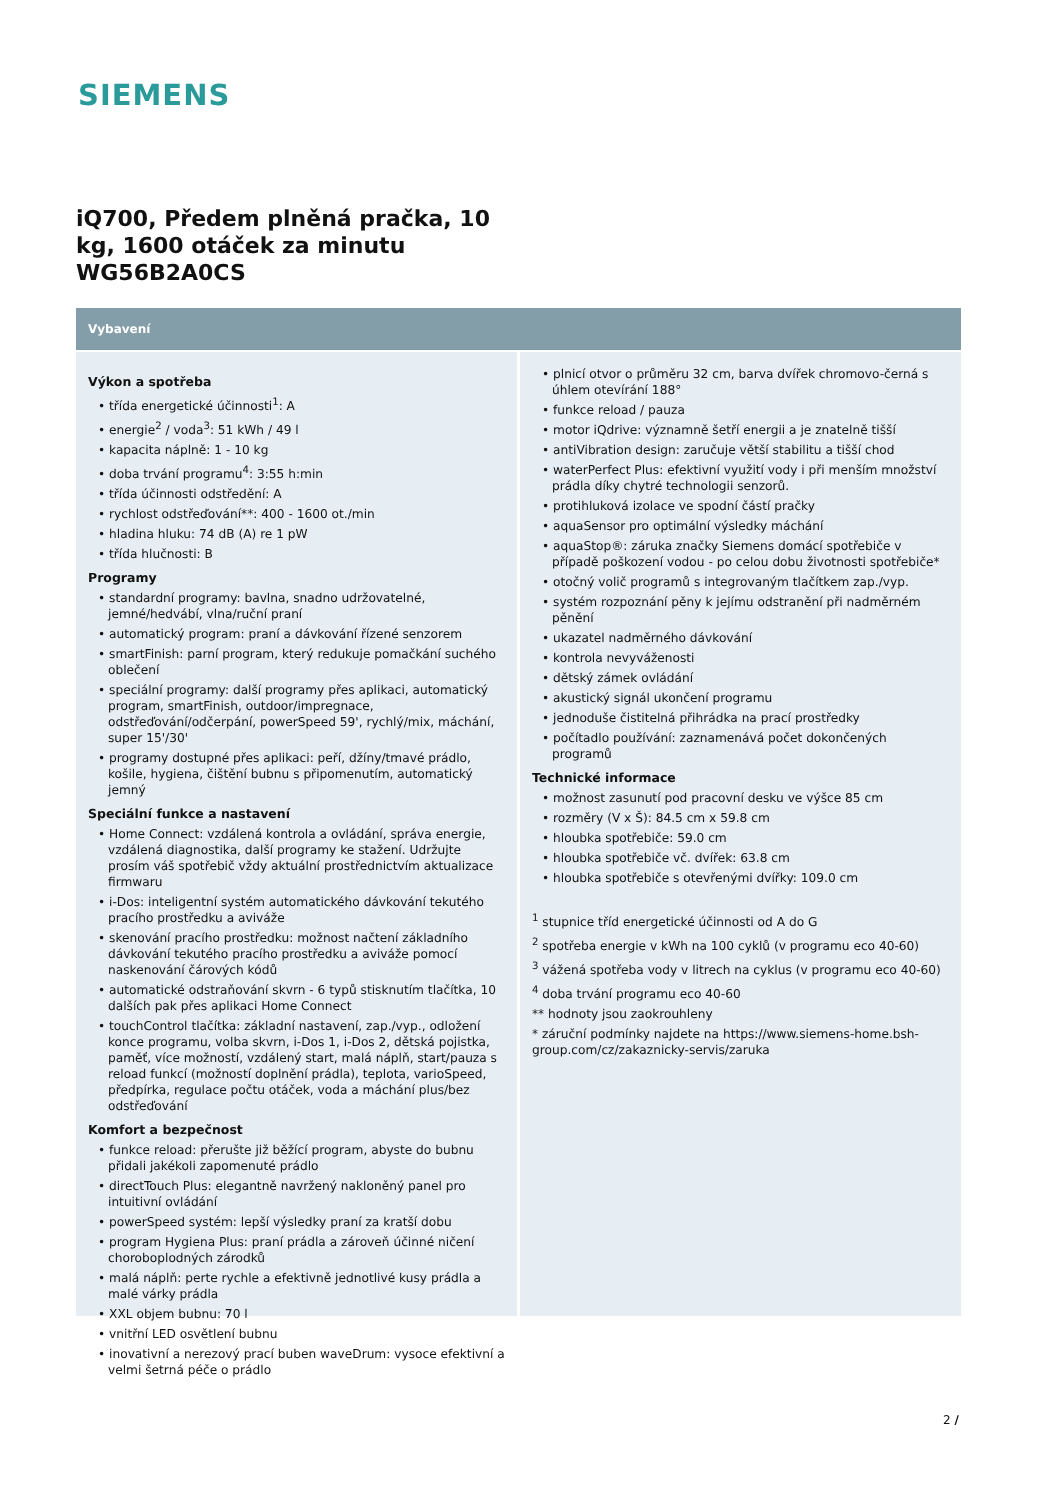SIEMENS
iQ700, Předem plněná pračka, 10 kg, 1600 otáček za minutu WG56B2A0CS
Vybavení
Výkon a spotřeba
• třída energetické účinnosti<sup>1</sup>: A
• energie<sup>2</sup> / voda<sup>3</sup>: 51 kWh / 49 l
• kapacita náplně: 1 - 10 kg
• doba trvání programu<sup>4</sup>: 3:55 h:min
• třída účinnosti odstředění: A
• rychlost odstřeďování**: 400 - 1600 ot./min
• hladina hluku: 74 dB (A) re 1 pW
• třída hlučnosti: B
Programy
• standardní programy: bavlna, snadno udržovatelné, jemné/hedvábí, vlna/ruční praní
• automatický program: praní a dávkování řízené senzorem
• smartFinish: parní program, který redukuje pomačkání suchého oblečení
• speciální programy: další programy přes aplikaci, automatický program, smartFinish, outdoor/impregnace, odstřeďování/odčerpání, powerSpeed 59', rychlý/mix, máchání, super 15'/30'
• programy dostupné přes aplikaci: peří, džíny/tmavé prádlo, košile, hygiena, čištění bubnu s připomenutím, automatický jemný
Speciální funkce a nastavení
• Home Connect: vzdálená kontrola a ovládání, správa energie, vzdálená diagnostika, další programy ke stažení. Udržujte prosím váš spotřebič vždy aktuální prostřednictvím aktualizace firmwaru
• i-Dos: inteligentní systém automatického dávkování tekutého pracího prostředku a aviváže
• skenování pracího prostředku: možnost načtení základního dávkování tekutého pracího prostředku a aviváže pomocí naskenování čárových kódů
• automatické odstraňování skvrn - 6 typů stisknutím tlačítka, 10 dalších pak přes aplikaci Home Connect
• touchControl tlačítka: základní nastavení, zap./vyp., odložení konce programu, volba skvrn, i-Dos 1, i-Dos 2, dětská pojistka, paměť, více možností, vzdálený start, malá náplň, start/pauza s reload funkcí (možností doplnění prádla), teplota, varioSpeed, předpírka, regulace počtu otáček, voda a máchání plus/bez odstřeďování
Komfort a bezpečnost
• funkce reload: přerušte již běžící program, abyste do bubnu přidali jakékoli zapomenuté prádlo
• directTouch Plus: elegantně navržený nakloněný panel pro intuitivní ovládání
• powerSpeed systém: lepší výsledky praní za kratší dobu
• program Hygiena Plus: praní prádla a zároveň účinné ničení choroboplodných zárodků
• malá náplň: perte rychle a efektivně jednotlivé kusy prádla a malé várky prádla
• XXL objem bubnu: 70 l
• vnitřní LED osvětlení bubnu
• inovativní a nerezový prací buben waveDrum: vysoce efektivní a velmi šetrná péče o prádlo
• plnicí otvor o průměru 32 cm, barva dvířek chromovo-černá s úhlem otevírání 188°
• funkce reload / pauza
• motor iQdrive: významně šetří energii a je znatelně tišší
• antiVibration design: zaručuje větší stabilitu a tišší chod
• waterPerfect Plus: efektivní využití vody i při menším množství prádla díky chytré technologii senzorů.
• protihluková izolace ve spodní částí pračky
• aquaSensor pro optimální výsledky máchání
• aquaStop®: záruka značky Siemens domácí spotřebiče v případě poškození vodou - po celou dobu životnosti spotřebiče*
• otočný volič programů s integrovaným tlačítkem zap./vyp.
• systém rozpoznání pěny k jejímu odstranění při nadměrném pěnění
• ukazatel nadměrného dávkování
• kontrola nevyváženosti
• dětský zámek ovládání
• akustický signál ukončení programu
• jednoduše čistitelná přihrádka na prací prostředky
• počítadlo používání: zaznamenává počet dokončených programů
Technické informace
• možnost zasunutí pod pracovní desku ve výšce 85 cm
• rozměry (V x Š): 84.5 cm x 59.8 cm
• hloubka spotřebiče: 59.0 cm
• hloubka spotřebiče vč. dvířek: 63.8 cm
• hloubka spotřebiče s otevřenými dvířky: 109.0 cm
<sup>1</sup> stupnice tříd energetické účinnosti od A do G
<sup>2</sup> spotřeba energie v kWh na 100 cyklů (v programu eco 40-60)
<sup>3</sup> vážená spotřeba vody v litrech na cyklus (v programu eco 40-60)
<sup>4</sup> doba trvání programu eco 40-60
** hodnoty jsou zaokrouhleny
* záruční podmínky najdete na https://www.siemens-home.bsh-group.com/cz/zakaznicky-servis/zaruka
2 /